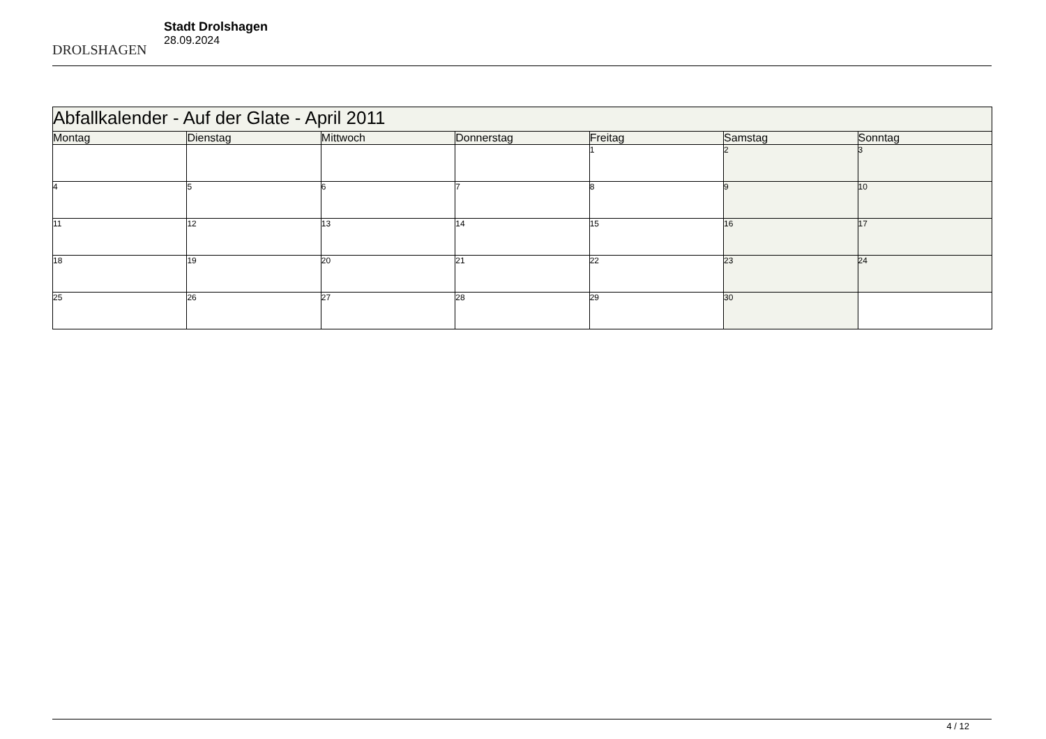DROLSHAGEN
Stadt Drolshagen
28.09.2024
| Abfallkalender - Auf der Glate - April 2011 | | | | | | |
| --- | --- | --- | --- | --- | --- | --- |
| Montag | Dienstag | Mittwoch | Donnerstag | Freitag | Samstag | Sonntag |
| | | | | 1 | 2 | 3 |
| 4 | 5 | 6 | 7 | 8 | 9 | 10 |
| 11 | 12 | 13 | 14 | 15 | 16 | 17 |
| 18 | 19 | 20 | 21 | 22 | 23 | 24 |
| 25 | 26 | 27 | 28 | 29 | 30 | |
4 / 12